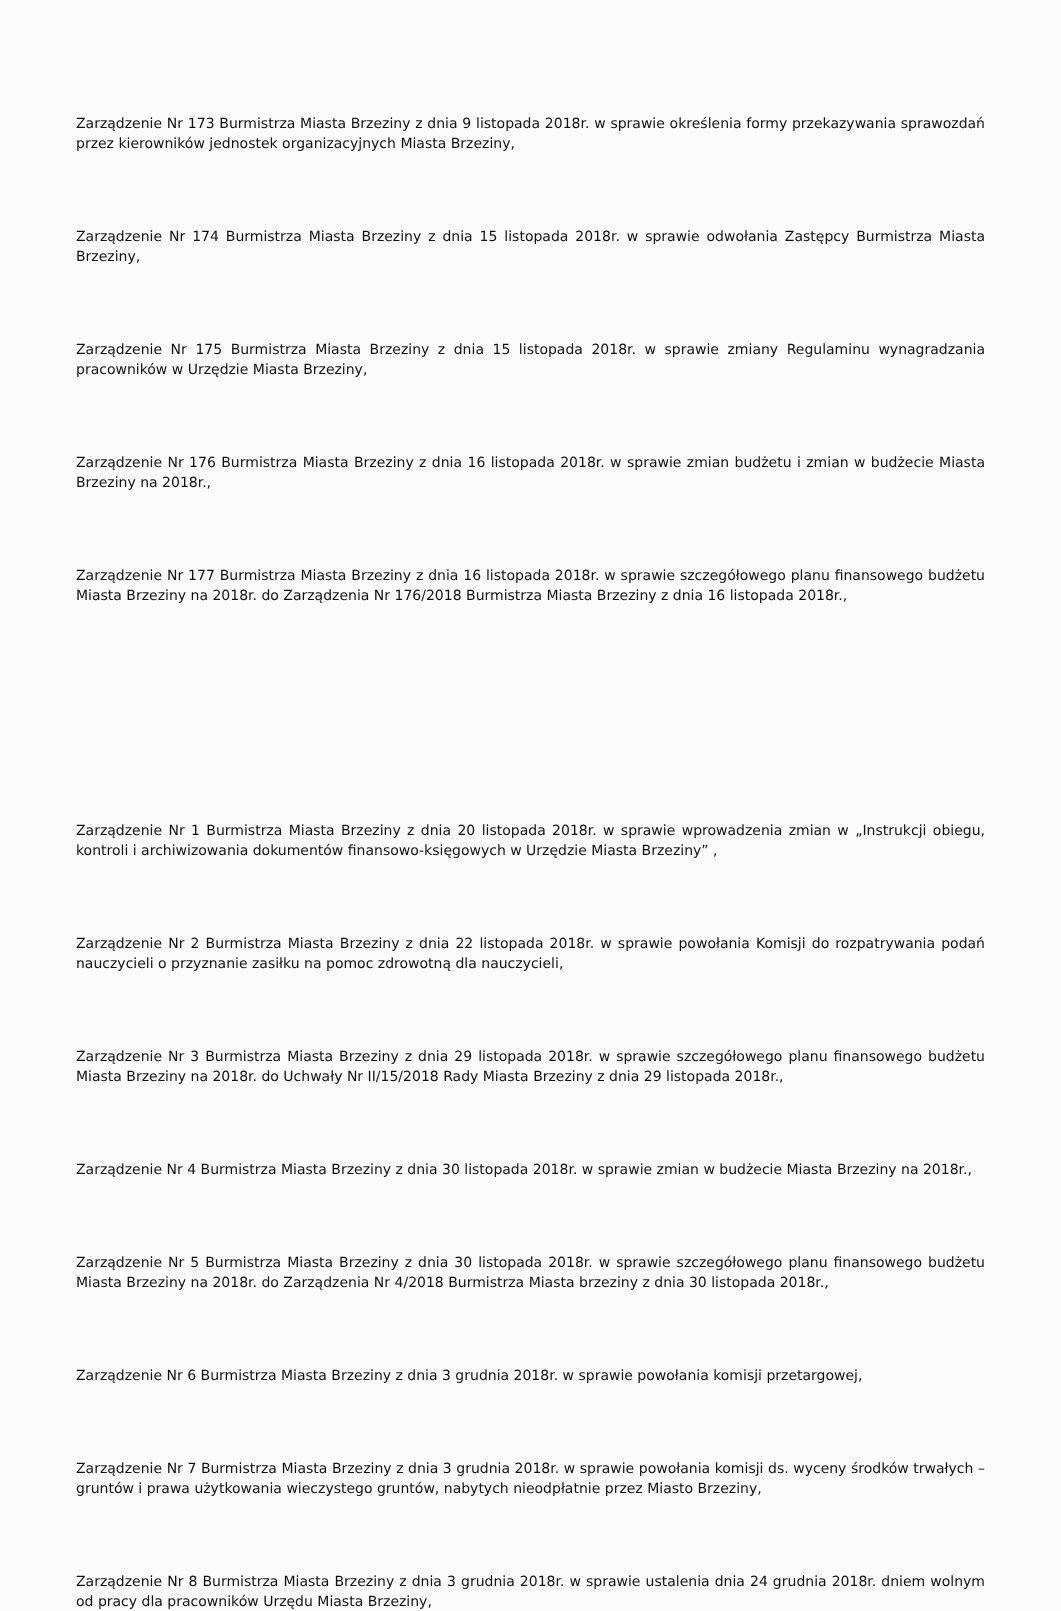Zarządzenie Nr 173 Burmistrza Miasta Brzeziny z dnia 9 listopada 2018r. w sprawie określenia formy przekazywania sprawozdań przez kierowników jednostek organizacyjnych Miasta Brzeziny,
Zarządzenie Nr 174 Burmistrza Miasta Brzeziny z dnia 15 listopada 2018r. w sprawie odwołania Zastępcy Burmistrza Miasta Brzeziny,
Zarządzenie Nr 175 Burmistrza Miasta Brzeziny z dnia 15 listopada 2018r. w sprawie zmiany Regulaminu wynagradzania pracowników w Urzędzie Miasta Brzeziny,
Zarządzenie Nr 176 Burmistrza Miasta Brzeziny z dnia 16 listopada 2018r. w sprawie zmian budżetu i zmian w budżecie Miasta Brzeziny na 2018r.,
Zarządzenie Nr 177 Burmistrza Miasta Brzeziny z dnia 16 listopada 2018r. w sprawie szczegółowego planu finansowego budżetu Miasta Brzeziny na 2018r. do Zarządzenia Nr 176/2018 Burmistrza Miasta Brzeziny z dnia 16 listopada 2018r.,
Zarządzenie Nr 1 Burmistrza Miasta Brzeziny z dnia 20 listopada 2018r. w sprawie wprowadzenia zmian w „Instrukcji obiegu, kontroli i archiwizowania dokumentów finansowo-księgowych w Urzędzie Miasta Brzeziny” ,
Zarządzenie Nr 2 Burmistrza Miasta Brzeziny z dnia 22 listopada 2018r. w sprawie powołania Komisji do rozpatrywania podań nauczycieli o przyznanie zasiłku na pomoc zdrowotną dla nauczycieli,
Zarządzenie Nr 3 Burmistrza Miasta Brzeziny z dnia 29 listopada 2018r. w sprawie szczegółowego planu finansowego budżetu Miasta Brzeziny na 2018r. do Uchwały Nr II/15/2018 Rady Miasta Brzeziny z dnia 29 listopada 2018r.,
Zarządzenie Nr 4 Burmistrza Miasta Brzeziny z dnia 30 listopada 2018r. w sprawie zmian w budżecie Miasta Brzeziny na 2018r.,
Zarządzenie Nr 5 Burmistrza Miasta Brzeziny z dnia 30 listopada 2018r. w sprawie szczegółowego planu finansowego budżetu Miasta Brzeziny na 2018r. do Zarządzenia Nr 4/2018 Burmistrza Miasta brzeziny z dnia 30 listopada 2018r.,
Zarządzenie Nr 6 Burmistrza Miasta Brzeziny z dnia 3 grudnia 2018r. w sprawie powołania komisji przetargowej,
Zarządzenie Nr 7 Burmistrza Miasta Brzeziny z dnia 3 grudnia 2018r. w sprawie powołania komisji ds. wyceny środków trwałych – gruntów i prawa użytkowania wieczystego gruntów, nabytych nieodpłatnie przez Miasto Brzeziny,
Zarządzenie Nr 8 Burmistrza Miasta Brzeziny z dnia 3 grudnia 2018r. w sprawie ustalenia dnia 24 grudnia 2018r. dniem wolnym od pracy dla pracowników Urzędu Miasta Brzeziny,